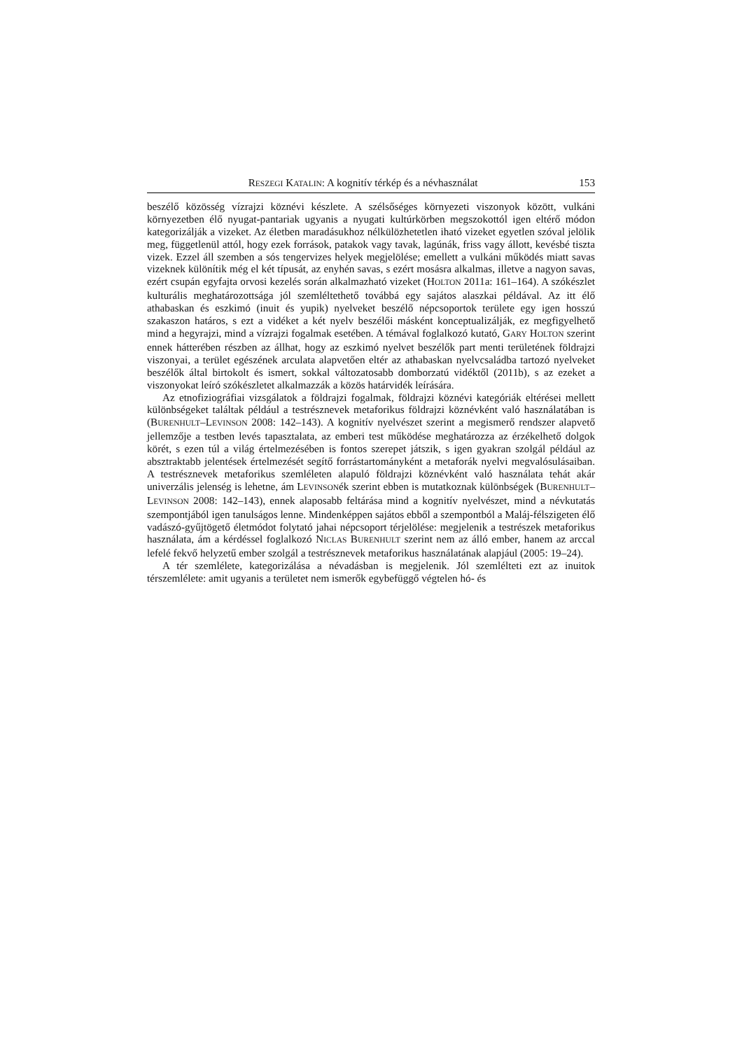RESZEGI KATALIN: A kognitív térkép és a névhasználat 153
beszélő közösség vízrajzi köznévi készlete. A szélsőséges környezeti viszonyok között, vulkáni környezetben élő nyugat-pantariak ugyanis a nyugati kultúrkörben megszokottól igen eltérő módon kategorizálják a vizeket. Az életben maradásukhoz nélkülözhetetlen iható vizeket egyetlen szóval jelölik meg, függetlenül attól, hogy ezek források, patakok vagy tavak, lagúnák, friss vagy állott, kevésbé tiszta vizek. Ezzel áll szemben a sós tengervizes helyek megjelölése; emellett a vulkáni működés miatt savas vizeknek különítik még el két típusát, az enyhén savas, s ezért mosásra alkalmas, illetve a nagyon savas, ezért csupán egyfajta orvosi kezelés során alkalmazható vizeket (HOLTON 2011a: 161–164). A szókészlet kulturális meghatározottsága jól szemléltethető továbbá egy sajátos alaszkai példával. Az itt élő athabaskan és eszkimó (inuit és yupik) nyelveket beszélő népcsoportok területe egy igen hosszú szakaszon határos, s ezt a vidéket a két nyelv beszélői másként konceptualizálják, ez megfigyelhető mind a hegyrajzi, mind a vízrajzi fogalmak esetében. A témával foglalkozó kutató, GARY HOLTON szerint ennek hátterében részben az állhat, hogy az eszkimó nyelvet beszélők part menti területének földrajzi viszonyai, a terület egészének arculata alapvetően eltér az athabaskan nyelvcsaládba tartozó nyelveket beszélők által birtokolt és ismert, sokkal változatosabb domborzatú vidéktől (2011b), s az ezeket a viszonyokat leíró szókészletet alkalmazzák a közös határvidék leírására.
Az etnofiziográfiai vizsgálatok a földrajzi fogalmak, földrajzi köznévi kategóriák eltérései mellett különbségeket találtak például a testrésznevek metaforikus földrajzi köznévként való használatában is (BURENHULT–LEVINSON 2008: 142–143). A kognitív nyelvészet szerint a megismerő rendszer alapvető jellemzője a testben levés tapasztalata, az emberi test működése meghatározza az érzékelhető dolgok körét, s ezen túl a világ értelmezésében is fontos szerepet játszik, s igen gyakran szolgál például az absztraktabb jelentések értelmezését segítő forrástartományként a metaforák nyelvi megvalósulásaiban. A testrésznevek metaforikus szemléleten alapuló földrajzi köznévként való használata tehát akár univerzális jelenség is lehetne, ám LEVINSONék szerint ebben is mutatkoznak különbségek (BURENHULT–LEVINSON 2008: 142–143), ennek alaposabb feltárása mind a kognitív nyelvészet, mind a névkutatás szempontjából igen tanulságos lenne. Mindenképpen sajátos ebből a szempontból a Maláj-félszigeten élő vadászó-gyűjtögető életmódot folytató jahai népcsoport térjelölése: megjelenik a testrészek metaforikus használata, ám a kérdéssel foglalkozó NICLAS BURENHULT szerint nem az álló ember, hanem az arccal lefelé fekvő helyzetű ember szolgál a testrésznevek metaforikus használatának alapjául (2005: 19–24).
A tér szemlélete, kategorizálása a névadásban is megjelenik. Jól szemlélteti ezt az inuitok térszemlélete: amit ugyanis a területet nem ismerők egybefüggő végtelen hó- és